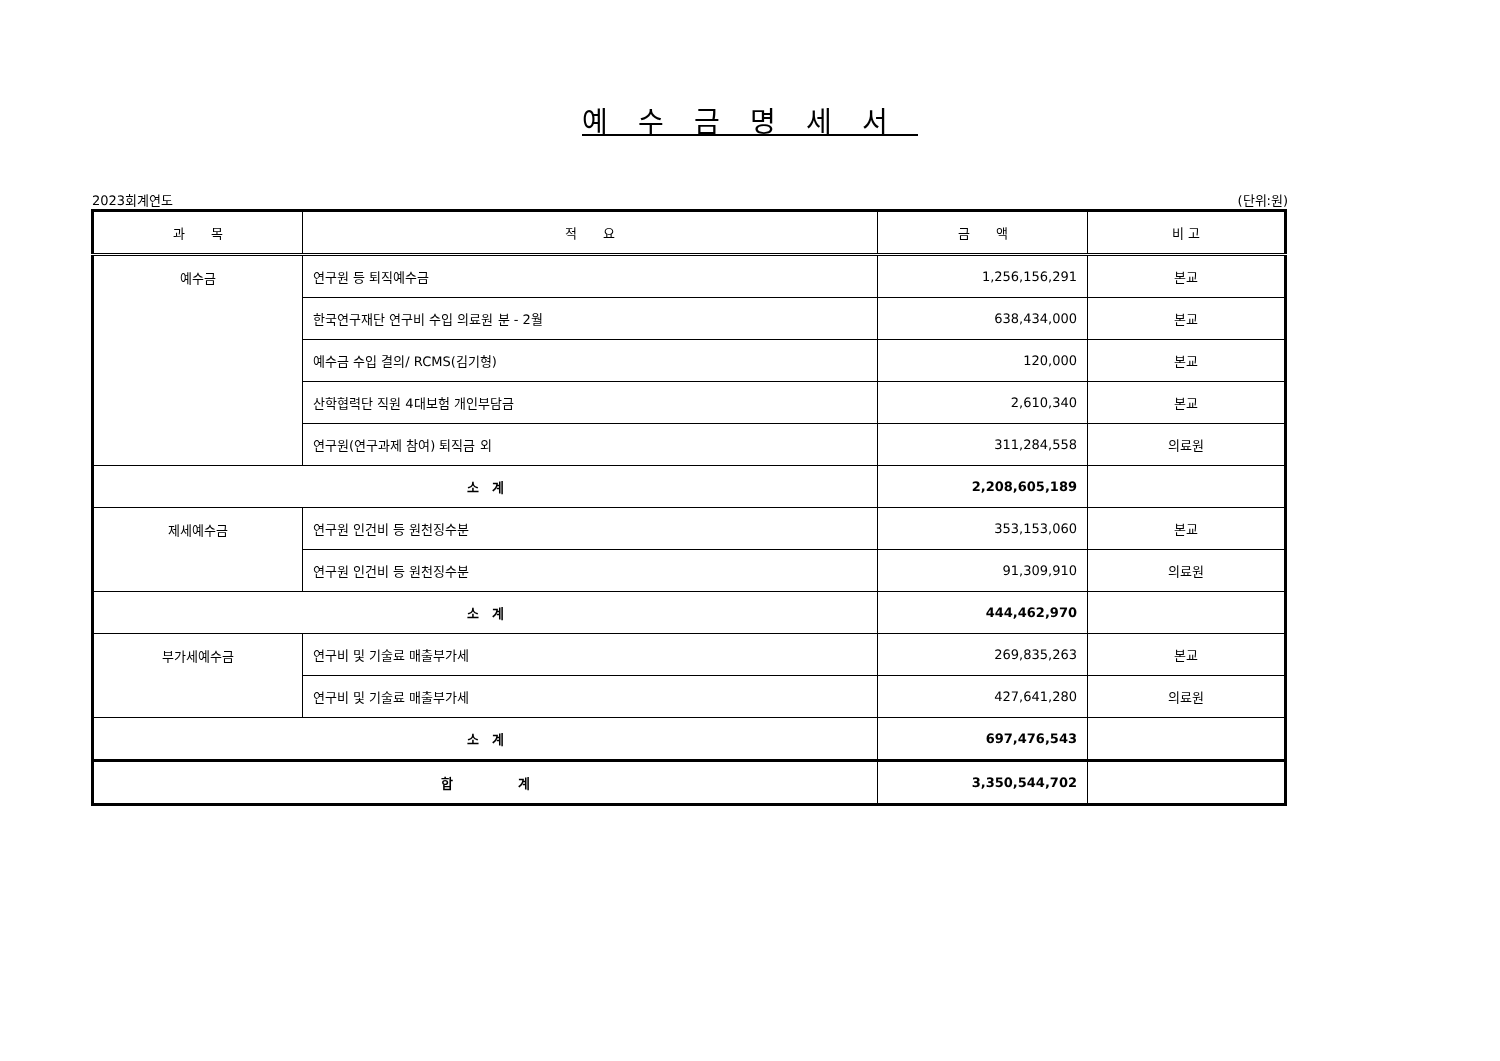예수금명세서
2023회계연도 (단위:원)
| 과 목 | 적 요 | 금 액 | 비 고 |
| --- | --- | --- | --- |
| 예수금 | 연구원 등 퇴직예수금 | 1,256,156,291 | 본교 |
| | 한국연구재단 연구비 수입 의료원 분 - 2월 | 638,434,000 | 본교 |
| | 예수금 수입 결의/ RCMS(김기형) | 120,000 | 본교 |
| | 산학협력단 직원 4대보험 개인부담금 | 2,610,340 | 본교 |
| | 연구원(연구과제 참여) 퇴직금 외 | 311,284,558 | 의료원 |
| 소 계 | | 2,208,605,189 | |
| 제세예수금 | 연구원 인건비 등 원천징수분 | 353,153,060 | 본교 |
| | 연구원 인건비 등 원천징수분 | 91,309,910 | 의료원 |
| 소 계 | | 444,462,970 | |
| 부가세예수금 | 연구비 및 기술료 매출부가세 | 269,835,263 | 본교 |
| | 연구비 및 기술료 매출부가세 | 427,641,280 | 의료원 |
| 소 계 | | 697,476,543 | |
| 합 계 | | 3,350,544,702 | |